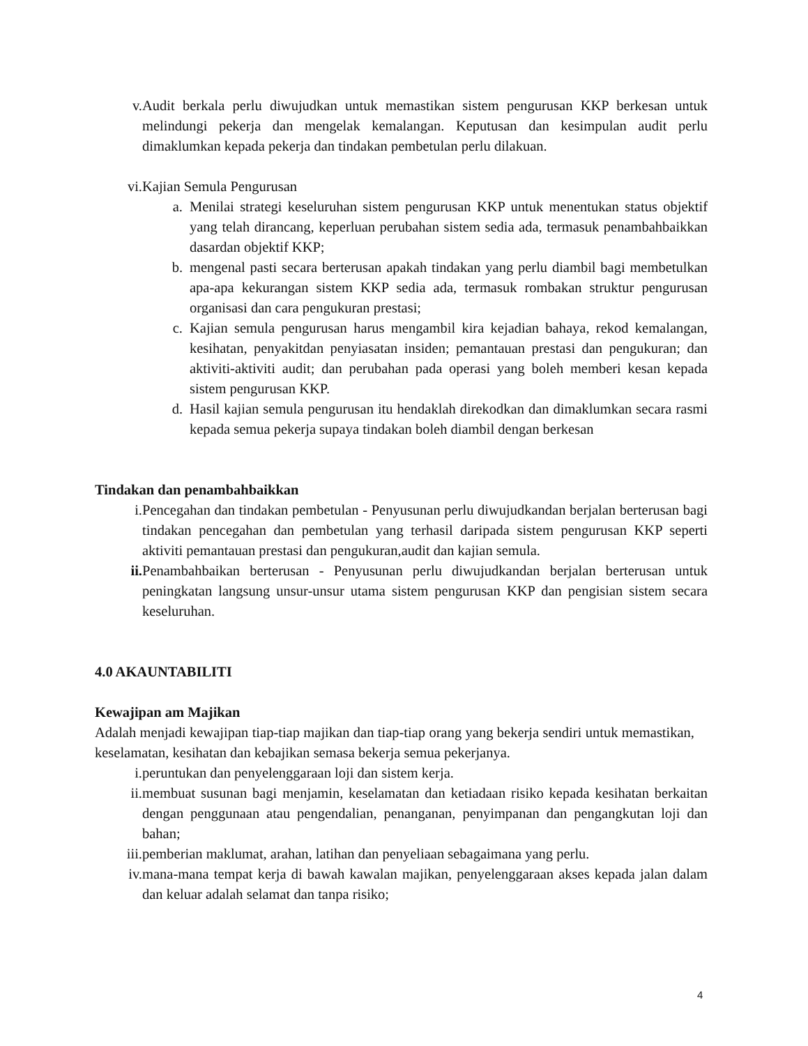v. Audit berkala perlu diwujudkan untuk memastikan sistem pengurusan KKP berkesan untuk melindungi pekerja dan mengelak kemalangan. Keputusan dan kesimpulan audit perlu dimaklumkan kepada pekerja dan tindakan pembetulan perlu dilakuan.
vi. Kajian Semula Pengurusan
a. Menilai strategi keseluruhan sistem pengurusan KKP untuk menentukan status objektif yang telah dirancang, keperluan perubahan sistem sedia ada, termasuk penambahbaikkan dasardan objektif KKP;
b. mengenal pasti secara berterusan apakah tindakan yang perlu diambil bagi membetulkan apa-apa kekurangan sistem KKP sedia ada, termasuk rombakan struktur pengurusan organisasi dan cara pengukuran prestasi;
c. Kajian semula pengurusan harus mengambil kira kejadian bahaya, rekod kemalangan, kesihatan, penyakitdan penyiasatan insiden; pemantauan prestasi dan pengukuran; dan aktiviti-aktiviti audit; dan perubahan pada operasi yang boleh memberi kesan kepada sistem pengurusan KKP.
d. Hasil kajian semula pengurusan itu hendaklah direkodkan dan dimaklumkan secara rasmi kepada semua pekerja supaya tindakan boleh diambil dengan berkesan
Tindakan dan penambahbaikkan
i. Pencegahan dan tindakan pembetulan - Penyusunan perlu diwujudkandan berjalan berterusan bagi tindakan pencegahan dan pembetulan yang terhasil daripada sistem pengurusan KKP seperti aktiviti pemantauan prestasi dan pengukuran,audit dan kajian semula.
ii. Penambahbaikan berterusan - Penyusunan perlu diwujudkandan berjalan berterusan untuk peningkatan langsung unsur-unsur utama sistem pengurusan KKP dan pengisian sistem secara keseluruhan.
4.0 AKAUNTABILITI
Kewajipan am Majikan
Adalah menjadi kewajipan tiap-tiap majikan dan tiap-tiap orang yang bekerja sendiri untuk memastikan, keselamatan, kesihatan dan kebajikan semasa bekerja semua pekerjanya.
i. peruntukan dan penyelenggaraan loji dan sistem kerja.
ii. membuat susunan bagi menjamin, keselamatan dan ketiadaan risiko kepada kesihatan berkaitan dengan penggunaan atau pengendalian, penanganan, penyimpanan dan pengangkutan loji dan bahan;
iii. pemberian maklumat, arahan, latihan dan penyeliaan sebagaimana yang perlu.
iv. mana-mana tempat kerja di bawah kawalan majikan, penyelenggaraan akses kepada jalan dalam dan keluar adalah selamat dan tanpa risiko;
4